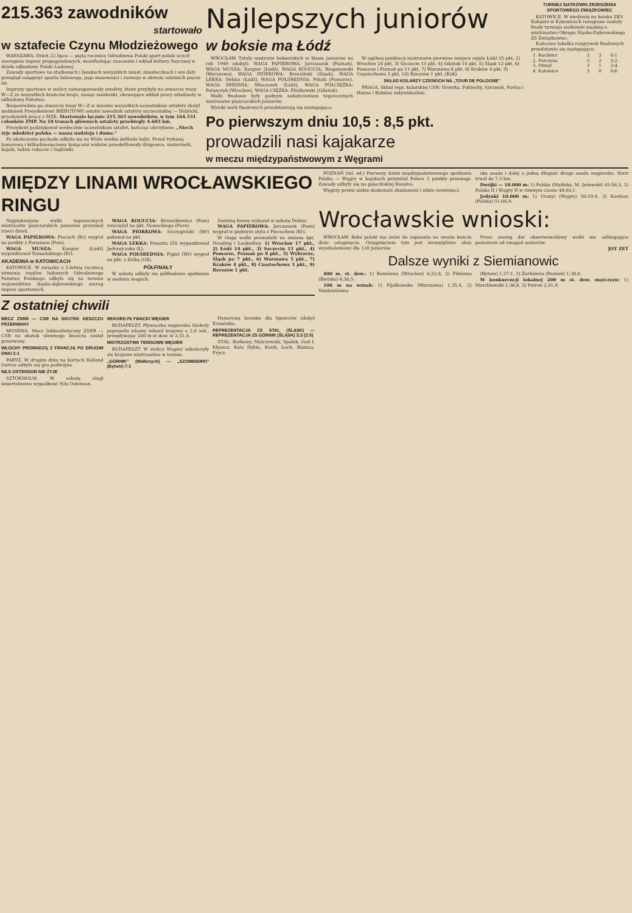215.363 zawodników
startowało
w sztafecie Czynu Młodzieżowego
WARSZAWA. Dzień 22 lipca — piątą rocznicę Odrodzenia Polski sport polski uczcił szeregiem imprez propagandowych, manifestując znaczenie i wkład kultury fizycznej w dzieło odbudowy Polski Ludowej.
Zawody sportowe na stadionach i boiskach wszystkich miast, miasteczkach i wsi dały przegląd osiągnięć sportu ludowego, jego masowości i rozwoju w okresie ostatnich pięciu lat.
Imprezy sportowe w stolicy zainaugurowały sztafety, które przybyły na otwarcie trasy W—Z ze wszystkich krańców kraju, niosąc meldunki, obrazujące wkład pracy młodzieży w odbudowę Państwa.
Bezpośrednio po otwarciu trasy W—Z w imieniu wszystkich uczestników sztafety złożył meldunek Prezydentowi BIERUTOWI ostatni zawodnik sztafety szczecińskiej — Dublicki, przodownik pracy z MZK. Startowało łącznie 215.363 zawodników, w tym 164.331 członków ZMP. Na 10 trasach głównych sztafety przebiegły 4.603 km.
Prezydent podziękował serdecznie uczestnikom sztafet, kończąc okrzykiem: „Niech żyje młodzież polska — nasza nadzieja i duma."
Po ukończeniu pochodu odbyła się na Wiśle wielka defilada łodzi. Przed trybuną honorową i kilkudziesięcioma tysiącami widzów przedefilowały ślizgowce, motorówki, kajaki, łodzie robocze i żaglówki.
Najlepszych juniorów
w boksie ma Łódź
WROCŁAW. Tytuły mistrzów bokserskich w klasie juniorów na rok 1949 zdobyli: WAGA PAPIEROWA: Jarczaszak (Poznań), WAGA MUSZA: Kargier (Łódź), WAGA KOGUCIA: Bieganowski (Warszawa), WAGA PIÓRKOWA: Brzeziński (Śląsk), WAGA LEKKA: Debisz (Łódź), WAGA PÓŁŚREDNIA: Piński (Pomorze), WAGA ŚREDNIA: Wieczorek (Łódź), WAGA PÓŁCIĘŻKA: Polanczyk (Wrocław), WAGA CIĘŻKA: Flisikowski (Gdańsk).
Walki finałowe były godnym zakończeniem tegorocznych mistrzostw pięściarskich juniorów.
Wyniki walk finałowych przedstawiają się następująco:
W ogólnej punktacji mistrzostw pierwsze miejsce zajęła Łódź 25 pkt, 2) Wrocław 24 pkt, 3) Szczecin 15 pkt, 4) Gdańsk 14 pkt, 5) Śląsk 12 pkt, 6) Pomorze i Poznań po 11 pkt, 7) Warszawa 8 pkt, 8) Kraków 4 pkt, 9) Częstochowa 3 pkt, 10) Rzeszów 1 pkt. (Kuk)
SKŁAD KOLARZY CZESKICH NA „TOUR DE POLOGNE"
PRAGA. Skład repr. kolarskiej CSR: Vaverka, Pukiecky, Szramek, Pavlas i Hanus i Bohdan indywidualnie.
Po pierwszym dniu 10,5 : 8,5 pkt.
prowadzili nasi kajakarze
w meczu międzypaństwowym z Węgrami
TURNIEJ SIATKÓWKI ZRZESZENIA SPORTOWEGO ZWIĄZKOWIEC
KATOWICE. W niedzielę na boisku ZKS Kolejarz w Katowicach rozegrane zostały finały turnieju siatkówki męskiej o mistrzostwo Okręgu Śląsko-Dąbrowskiego ZS Związkowiec.
Końcowa tabelka rozgrywek finałowych przedstawia się następująco:
| 1. Racibórz | 3 | 3 | 6:1 |
| 2. Pszczyna | 3 | 2 | 5:2 |
| 3. Otmęt | 3 | 1 | 2:4 |
| 4. Katowice | 3 | 0 | 0:6 |
MIĘDZY LINAMI WROCŁAWSKIEGO RINGU
Najpiękniejsze walki tegorocznych mistrzostw pięściarskich juniorów przyniósł trzeci dzień.
WAGA PAPIEROWA: Piecuch (Kr) wygrał na punkty z Panasiem (Pom).
WAGA MUSZA: Kargier (Łódź) wypunktował Domańskiego (Kr).
AKADEMIA w KATOWICACH
KATOWICE. W związku z 5-letnią rocznicą istnienia rządów ludowych Odrodzonego Państwa Polskiego odbyło się na terenie województwa śląsko-dąbrowskiego szereg imprez sportowych.
WAGA KOGUCIA: Brzuszkiewicz (Pom) zwyciężył na pkt. Nowackiego (Pozn).
WAGA PIÓRKOWA: Szczygielski (Wr) pokonał na pkt.
WAGA LEKKA: Ponanta (Śl) wypunktował Jędrzejczaka (Ł).
WAGA PÓŁŚREDNIA: Figiel (Wr) wygrał na pkt. z Zelką (Gd).
PÓŁFINAŁY
W sobotę odbyły się półfinałowe spotkania w siedmiu wagach.
Świetną formę wykazał w sobotę Debisz.
WAGA PAPIEROWA: Jarczaszek (Pozn) wygrał w pięknym stylu z Piecuchem (Kr).
W ringu walki prowadzili na zmianę kpt. Neuding i Łaukedrey. 1) Wrocław 17 pkt., 2) Łódź 14 pkt., 3) Szczecin 11 pkt., 4) Pomorze, Poznań po 8 pkt., 5) Wybrzeże, Śląsk po 7 pkt., 6) Warszawa 5 pkt., 7) Kraków 4 pkt., 8) Częstochowa 3 pkt., 9) Rzeszów 1 pkt.
Z ostatniej chwili
MECZ ZSRR — CSR NA SKUTEK DESZCZU PRZERWANY
MOSKWA. Mecz lekkoatletyczny ZSRR — CSR na skutek ulewnego deszczu został przerwany.
WŁOCHY PROWADZĄ Z FRANCJĄ PO DRUGIM DNIU 2:1
PARYŻ. W drugim dniu na kortach Rolland Garros odbyła się gra podwójna.
NILS OSTENSON NIE ŻYJE
SZTOKHOLM. W sobotę uległ śmiertelnemu wypadkowi Nils Ostenson.
REKORD PŁYWACKI WĘGIER
BUDAPESZT. Pływaczka węgierska Szekely poprawiła własny rekord krajowy o 2,6 sek., przepływając 200 m st dow. w 2:31,4.
MISTRZOSTWA TENISOWE WĘGIER
BUDAPESZT. W stolicy Węgier zakończyły się krajowe mistrzostwa w tenisie.
„GÓRNIK" (Wałbrzych) — „SZOMBIERKI" (Bytom) 7:1
Honorową bramkę dla ligowców zdobył Krasówka.
REPREZENTACJA ZS STAL (ŚLĄSK) — REPREZENTACJA ZS GÓRNIK (ŚLĄSK) 3:3 (2:0)
STAL: Borkowy, Malczewski, Spałek, God I, Kłyszcz, Kula Dykta, Kozik, Loch, Blanica, Frycz.
POZNAŃ (tel. wł.) Pierwszy dzień międzypaństwowego spotkania Polska — Węgry w kajakach przyniósł Polsce 2 punkty przewagi. Zawody odbyły się na golęcińskiej Rusałce.
Węgrzy pewni siebie doskonale zbudowani i silnie rozwinięci.
ska osada i dalej o jedną długość druga osada węgierska. Start trwał do 7,5 km.
Dwójki — 10.000 m: 1) Polska (Matłoka, M. Jeżewski) 45:56,5, 2) Polska II i Węgry II w równym czasie 48:03,1.
Jedynki 10.000 m: 1) Uranyi (Węgry) 50:29,4, 2) Kardasz (Polska) 51,06,9.
Wrocławskie wnioski:
WROCŁAW. Boks polski ma znów do zapisania na swoim koncie duże osiągnięcia. Osiągnięciem tym jest niewątpliwie obóz wyszkoleniowy dla 120 juniorów.
Przez szereg dni obserwowaliśmy walki nie odbiegające poziomem od zmagań seniorów.
JOT ZET
Dalsze wyniki z Siemianowic
400 m. st. dow.: 1) Bemówna (Wrocław) 6,32,8, 2) Fikówna (Bielsko) 6,38,5.
100 m na wznak: 1) Fijałkowska (Warszawa) 1,35,4, 2) Niedzielówna
(Bytom) 1,37,1, 3) Żurkówna (Poznań) 1,38,0.
W konkurencji lokalnej 200 m st. dow. mężczyzn: 1) Marchlewski 2,36,8, 2) Patron 2,41,9.